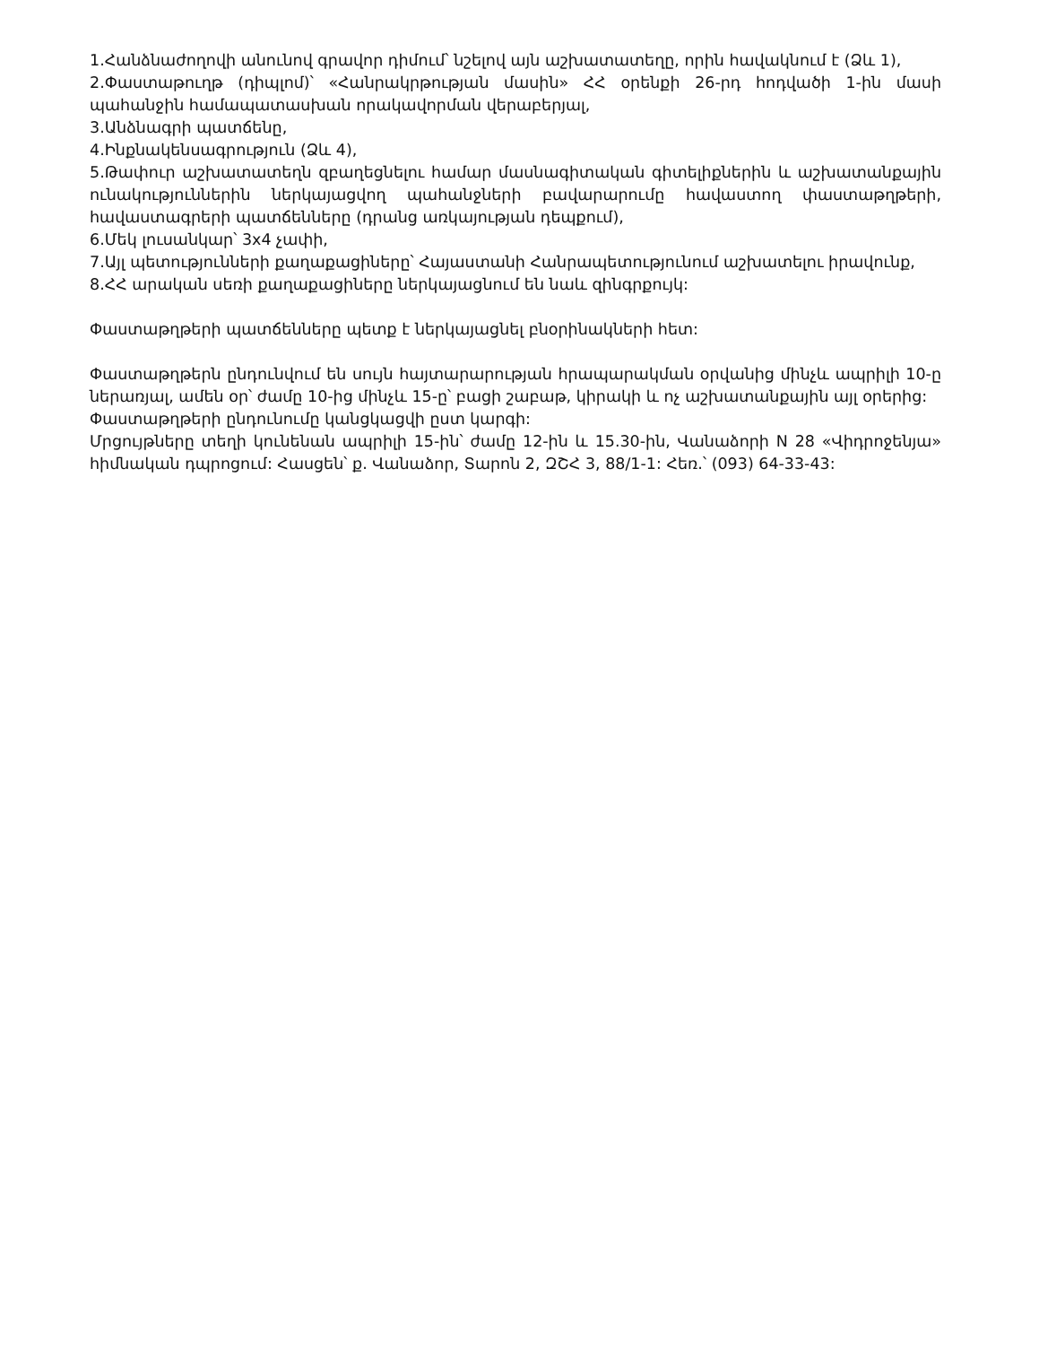1.Հանձնաժողովի անունով գրավոր դիմում՝ նշելով այն աշխատատեղը, որին հավակնում է (Ձև 1),
2.Փաստաթուղթ (դիպլոմ)՝ «Հանրակրթության մասին» ՀՀ օրենքի 26-րդ հոդվածի 1-ին մասի պահանջին համապատասխան որակավորման վերաբերյալ,
3.Անձնագրի պատճենը,
4.Ինքնակենսագրություն (Ձև 4),
5.Թափուր աշխատատեղն զբաղեցնելու համար մասնագիտական գիտելիքներին և աշխատանքային ունակություններին ներկայացվող պահանջների բավարարումը հավաստող փաստաթղթերի, հավաստագրերի պատճենները (դրանց առկայության դեպքում),
6.Մեկ լուսանկար՝ 3x4 չափի,
7.Այլ պետությունների քաղաքացիները՝ Հայաստանի Հանրապետությունում աշխատելու իրավունք,
8.ՀՀ արական սեռի քաղաքացիները ներկայացնում են նաև զինգրքույկ:
Փաստաթղթերի պատճենները պետք է ներկայացնել բնօրինակների հետ:
Փաստաթղթերն ընդունվում են սույն հայտարարության հրապարակման օրվանից մինչև ապրիլի 10-ը ներառյալ, ամեն օր՝ ժամը 10-ից մինչև 15-ը՝ բացի շաբաթ, կիրակի և ոչ աշխատանքային այլ օրերից:
Փաստաթղթերի ընդունումը կանցկացվի ըստ կարգի:
Մրցույթները տեղի կունենան ապրիլի 15-ին՝ ժամը 12-ին և 15.30-ին, Վանաձորի N 28 «Վիդրոջենյա» հիմնական դպրոցում: Հասցեն՝ ք. Վանաձոր, Տարոն 2, ԶՇՀ 3, 88/1-1: Հեռ.՝ (093) 64-33-43: